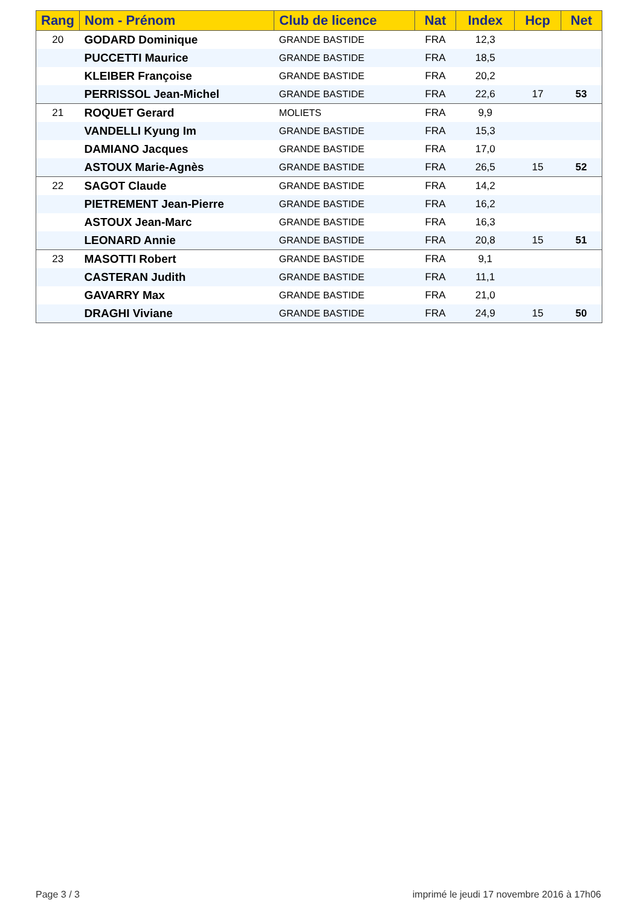| Rang | Nom - Prénom | Club de licence | Nat | Index | Hcp | Net |
| --- | --- | --- | --- | --- | --- | --- |
| 20 | GODARD Dominique | GRANDE BASTIDE | FRA | 12,3 | | |
| | PUCCETTI Maurice | GRANDE BASTIDE | FRA | 18,5 | | |
| | KLEIBER Françoise | GRANDE BASTIDE | FRA | 20,2 | | |
| | PERRISSOL Jean-Michel | GRANDE BASTIDE | FRA | 22,6 | 17 | 53 |
| 21 | ROQUET Gerard | MOLIETS | FRA | 9,9 | | |
| | VANDELLI Kyung Im | GRANDE BASTIDE | FRA | 15,3 | | |
| | DAMIANO Jacques | GRANDE BASTIDE | FRA | 17,0 | | |
| | ASTOUX Marie-Agnès | GRANDE BASTIDE | FRA | 26,5 | 15 | 52 |
| 22 | SAGOT Claude | GRANDE BASTIDE | FRA | 14,2 | | |
| | PIETREMENT Jean-Pierre | GRANDE BASTIDE | FRA | 16,2 | | |
| | ASTOUX Jean-Marc | GRANDE BASTIDE | FRA | 16,3 | | |
| | LEONARD Annie | GRANDE BASTIDE | FRA | 20,8 | 15 | 51 |
| 23 | MASOTTI Robert | GRANDE BASTIDE | FRA | 9,1 | | |
| | CASTERAN Judith | GRANDE BASTIDE | FRA | 11,1 | | |
| | GAVARRY Max | GRANDE BASTIDE | FRA | 21,0 | | |
| | DRAGHI Viviane | GRANDE BASTIDE | FRA | 24,9 | 15 | 50 |
Page 3 / 3
imprimé le jeudi 17 novembre 2016 à 17h06